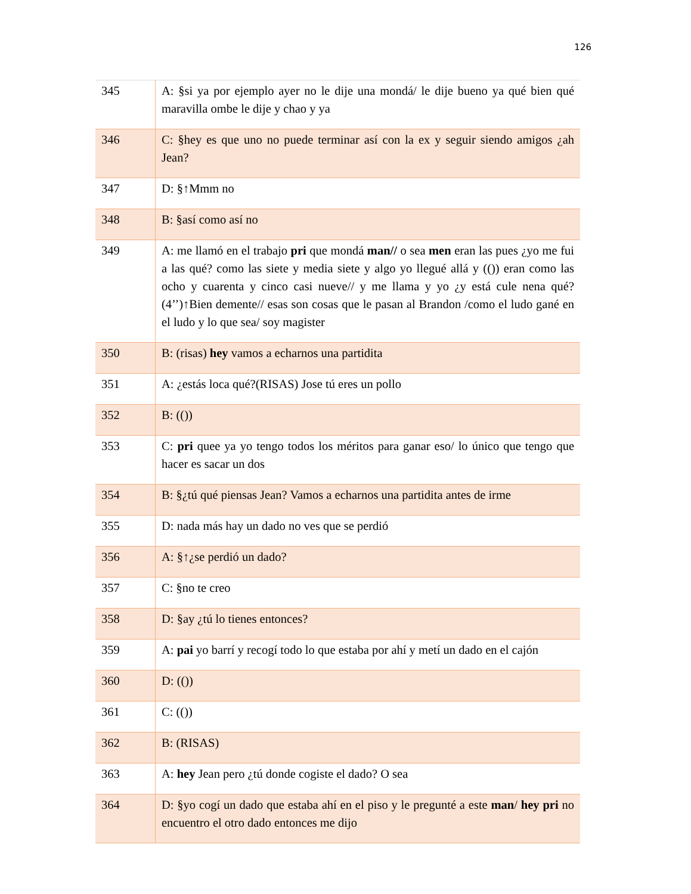126
| 345 | A: §si ya por ejemplo ayer no le dije una mondá/ le dije bueno ya qué bien qué maravilla ombe le dije y chao y ya |
| 346 | C: §hey es que uno no puede terminar así con la ex y seguir siendo amigos ¿ah Jean? |
| 347 | D: §↑Mmm no |
| 348 | B: §así como así no |
| 349 | A: me llamó en el trabajo pri que mondá man// o sea men eran las pues ¿yo me fui a las qué? como las siete y media siete y algo yo llegué allá y (()) eran como las ocho y cuarenta y cinco casi nueve// y me llama y yo ¿y está cule nena qué? (4’’)↑Bien demente// esas son cosas que le pasan al Brandon /como el ludo gané en el ludo y lo que sea/ soy magister |
| 350 | B: (risas) hey vamos a echarnos una partidita |
| 351 | A: ¿estás loca qué?(RISAS) Jose tú eres un pollo |
| 352 | B: (()) |
| 353 | C: pri quee ya yo tengo todos los méritos para ganar eso/ lo único que tengo que hacer es sacar un dos |
| 354 | B: §¿tú qué piensas Jean? Vamos a echarnos una partidita antes de irme |
| 355 | D: nada más hay un dado no ves que se perdió |
| 356 | A: §↑¿se perdió un dado? |
| 357 | C: §no te creo |
| 358 | D: §ay ¿tú lo tienes entonces? |
| 359 | A: pai yo barrí y recogí todo lo que estaba por ahí y metí un dado en el cajón |
| 360 | D: (()) |
| 361 | C: (()) |
| 362 | B: (RISAS) |
| 363 | A: hey Jean pero ¿tú donde cogiste el dado? O sea |
| 364 | D: §yo cogí un dado que estaba ahí en el piso y le pregunté a este man / hey pri no encuentro el otro dado entonces me dijo |